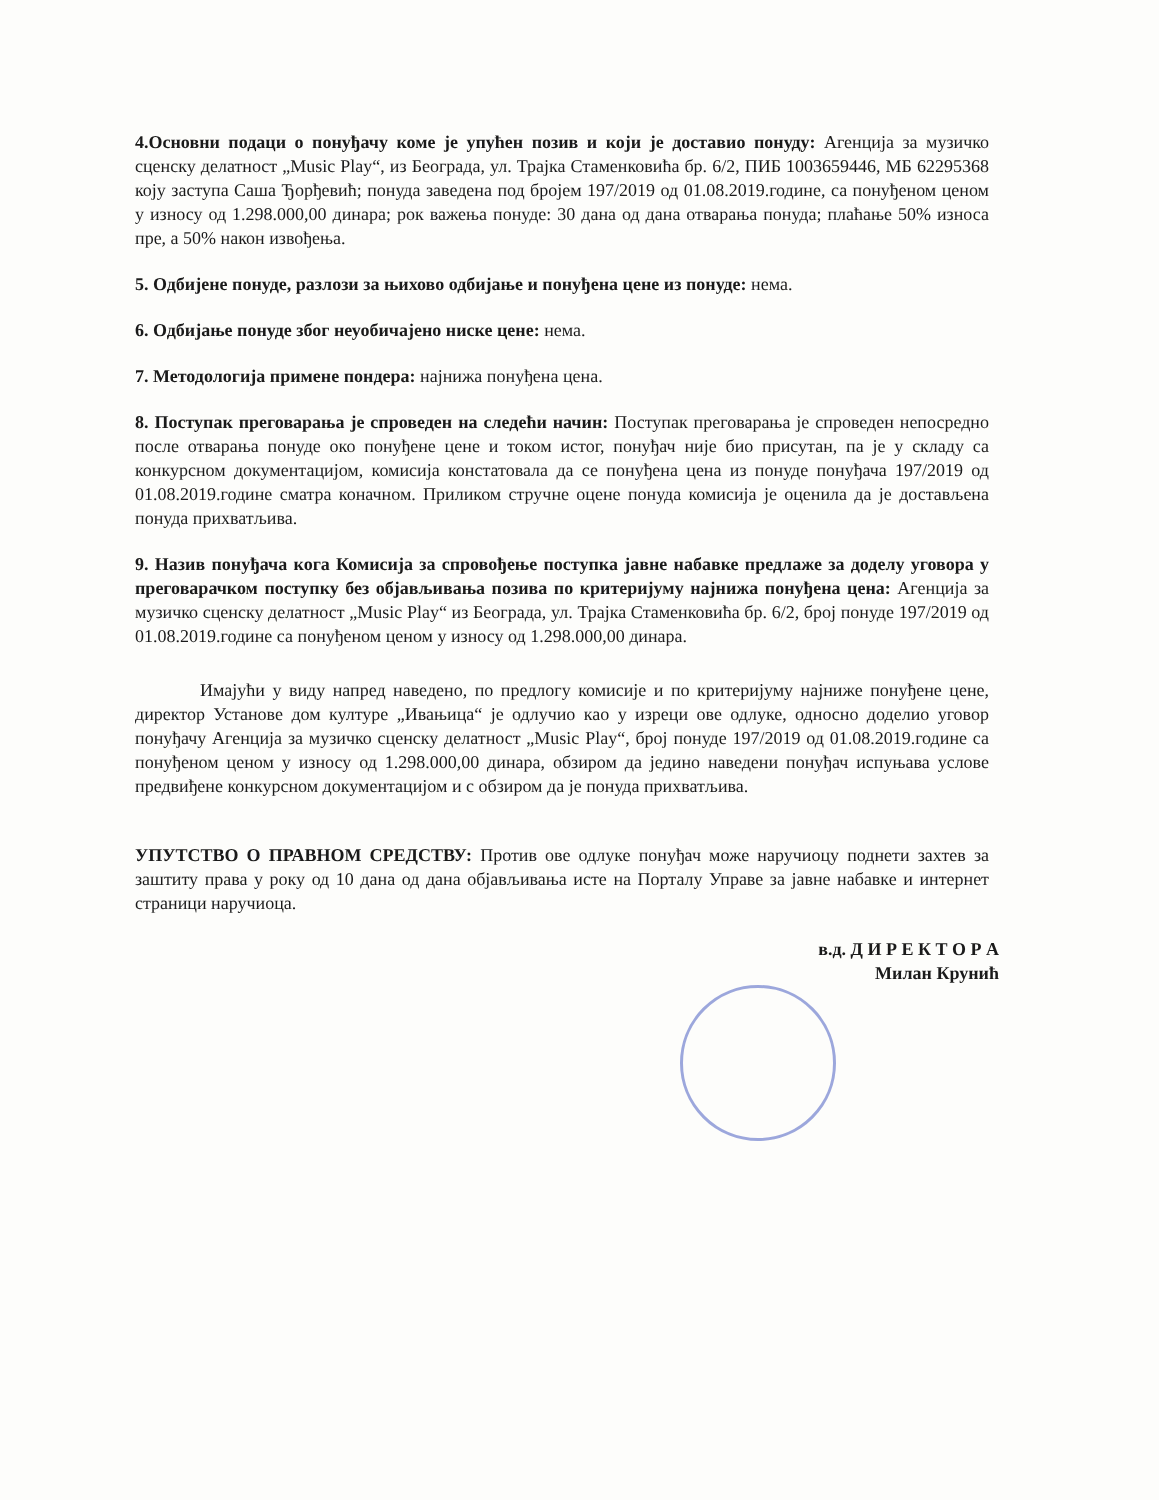4.Основни подаци о понуђачу коме је упућен позив и који је доставио понуду: Агенција за музичко сценску делатност „Music Play“, из Београда, ул. Трајка Стаменковића бр. 6/2, ПИБ 1003659446, МБ 62295368 коју заступа Саша Ђорђевић; понуда заведена под бројем 197/2019 од 01.08.2019.године, са понуђеном ценом у износу од 1.298.000,00 динара; рок важења понуде: 30 дана од дана отварања понуда; плаћање 50% износа пре, а 50% након извођења.
5. Одбијене понуде, разлози за њихово одбијање и понуђена цене из понуде: нема.
6. Одбијање понуде због неуобичајено ниске цене: нема.
7. Методологија примене пондера: најнижа понуђена цена.
8. Поступак преговарања је спроведен на следећи начин: Поступак преговарања је спроведен непосредно после отварања понуде око понуђене цене и током истог, понуђач није био присутан, па је у складу са конкурсном документацијом, комисија констатовала да се понуђена цена из понуде понуђача 197/2019 од 01.08.2019.године сматра коначном. Приликом стручне оцене понуда комисија је оценила да је достављена понуда прихватљива.
9. Назив понуђача кога Комисија за спровођење поступка јавне набавке предлаже за доделу уговора у преговарачком поступку без објављивања позива по критеријуму најнижа понуђена цена: Агенција за музичко сценску делатност „Music Play“ из Београда, ул. Трајка Стаменковића бр. 6/2, број понуде 197/2019 од 01.08.2019.године са понуђеном ценом у износу од 1.298.000,00 динара.
Имајући у виду напред наведено, по предлогу комисије и по критеријуму најниже понуђене цене, директор Установе дом културе „Ивањица“ је одлучио као у изреци ове одлуке, односно доделио уговор понуђачу Агенција за музичко сценску делатност „Music Play“, број понуде 197/2019 од 01.08.2019.године са понуђеном ценом у износу од 1.298.000,00 динара, обзиром да једино наведени понуђач испуњава услове предвиђене конкурсном документацијом и с обзиром да је понуда прихватљива.
УПУТСТВО О ПРАВНОМ СРЕДСТВУ: Против ове одлуке понуђач може наручиоцу поднети захтев за заштиту права у року од 10 дана од дана објављивања исте на Порталу Управе за јавне набавке и интернет страници наручиоца.
в.д. Д И Р Е К Т О Р А
Милан Крунић